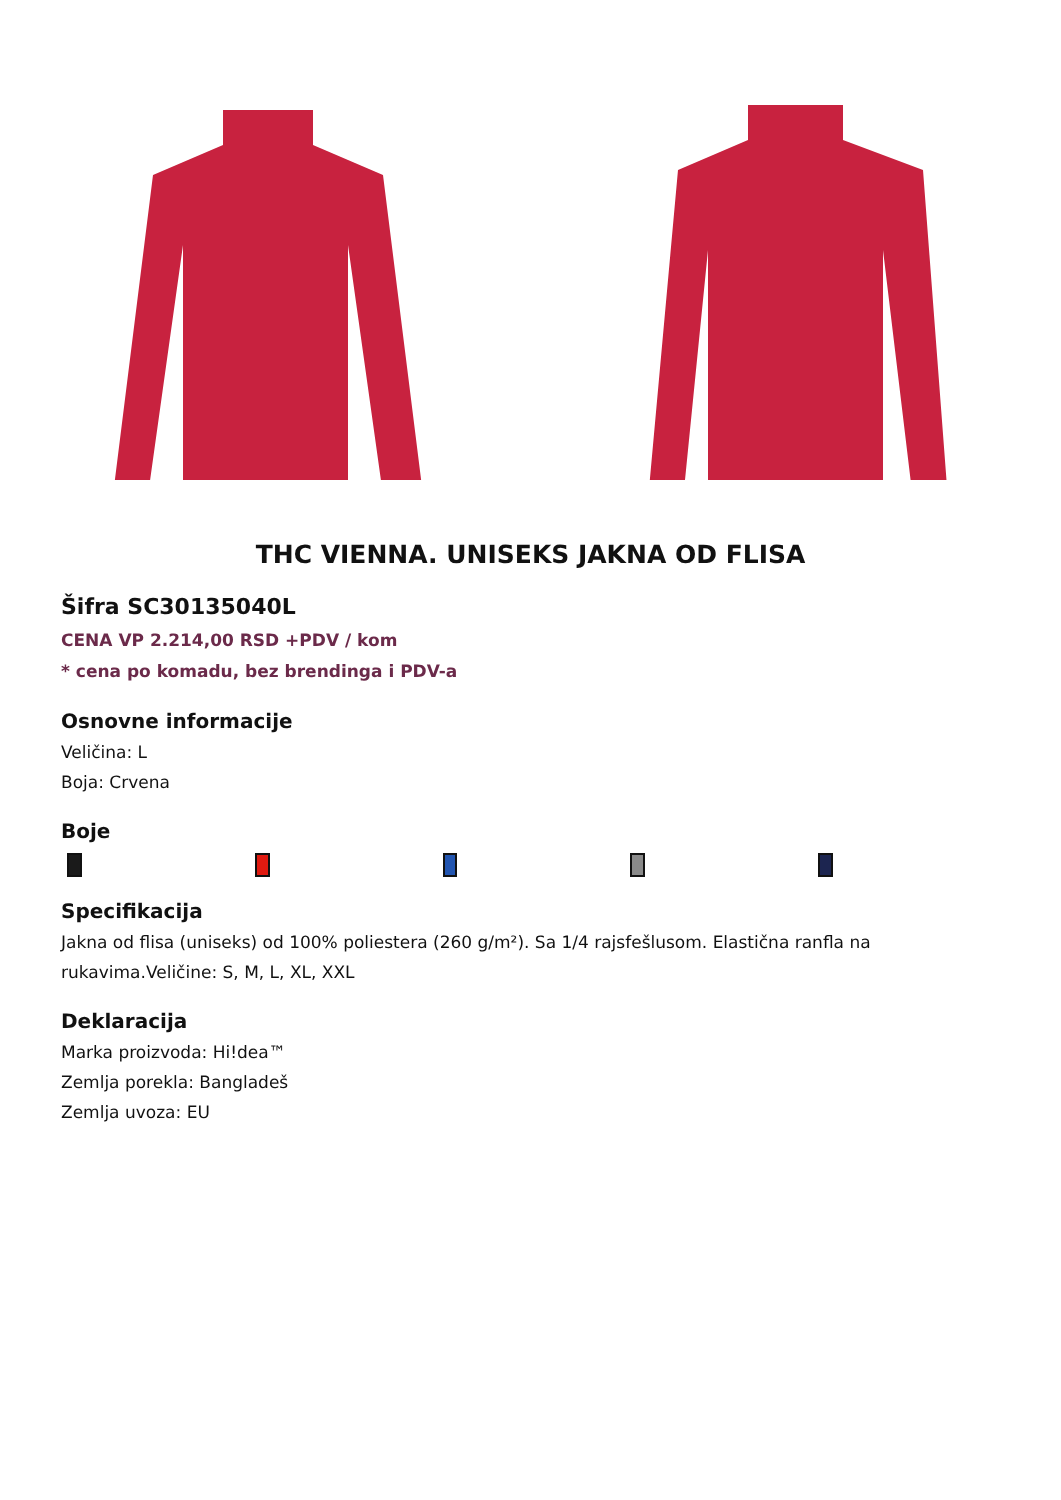THC VIENNA. UNISEKS JAKNA OD FLISA
Šifra SC30135040L
CENA VP 2.214,00 RSD +PDV / kom
* cena po komadu, bez brendinga i PDV-a
Osnovne informacije
Veličina: L
Boja: Crvena
Boje
Specifikacija
Jakna od flisa (uniseks) od 100% poliestera (260 g/m²). Sa 1/4 rajsfešlusom. Elastična ranfla na rukavima.Veličine: S, M, L, XL, XXL
Deklaracija
Marka proizvoda: Hi!dea™
Zemlja porekla: Bangladeš
Zemlja uvoza: EU